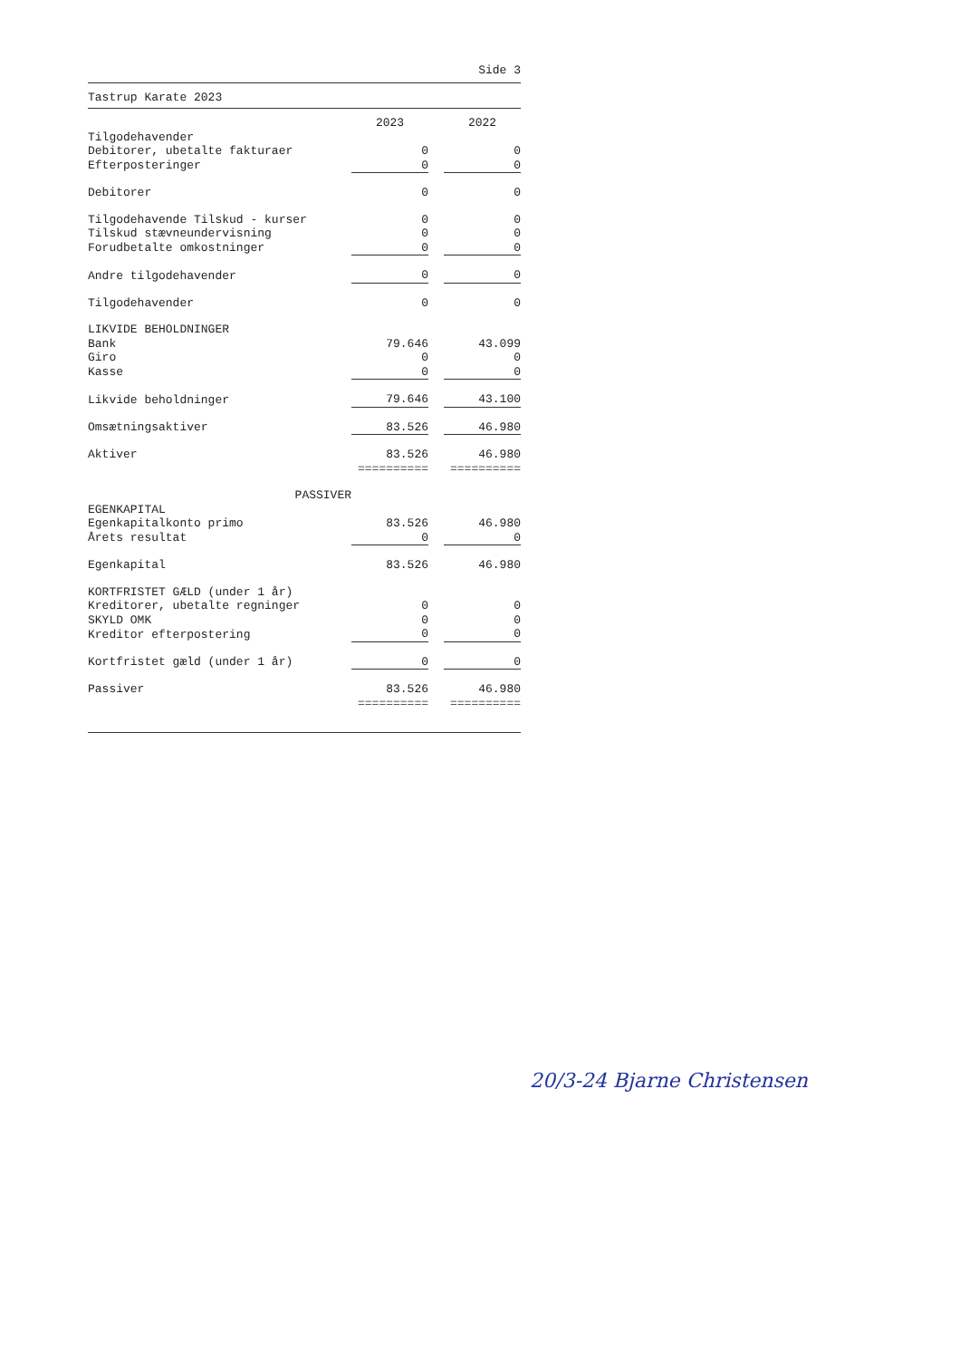Side 3
Tastrup Karate 2023
| | 2023 | | 2022 |
| Tilgodehavender | | | |
| Debitorer, ubetalte fakturaer | 0 | | 0 |
| Efterposteringer | 0 | | 0 |
| Debitorer | 0 | | 0 |
| Tilgodehavende Tilskud - kurser | 0 | | 0 |
| Tilskud stævneundervisning | 0 | | 0 |
| Forudbetalte omkostninger | 0 | | 0 |
| Andre tilgodehavender | 0 | | 0 |
| Tilgodehavender | 0 | | 0 |
| LIKVIDE BEHOLDNINGER | | | |
| Bank | 79.646 | | 43.099 |
| Giro | 0 | | 0 |
| Kasse | 0 | | 0 |
| Likvide beholdninger | 79.646 | | 43.100 |
| Omsætningsaktiver | 83.526 | | 46.980 |
| Aktiver | 83.526 | | 46.980 |
| | ========== | | ========== |
| PASSIVER | | | |
| EGENKAPITAL | | | |
| Egenkapitalkonto primo | 83.526 | | 46.980 |
| Årets resultat | 0 | | 0 |
| Egenkapital | 83.526 | | 46.980 |
| KORTFRISTET GÆLD (under 1 år) | | | |
| Kreditorer, ubetalte regninger | 0 | | 0 |
| SKYLD OMK | 0 | | 0 |
| Kreditor efterpostering | 0 | | 0 |
| Kortfristet gæld (under 1 år) | 0 | | 0 |
| Passiver | 83.526 | | 46.980 |
| | ========== | | ========== |
20/3-24 Bjarne Christensen